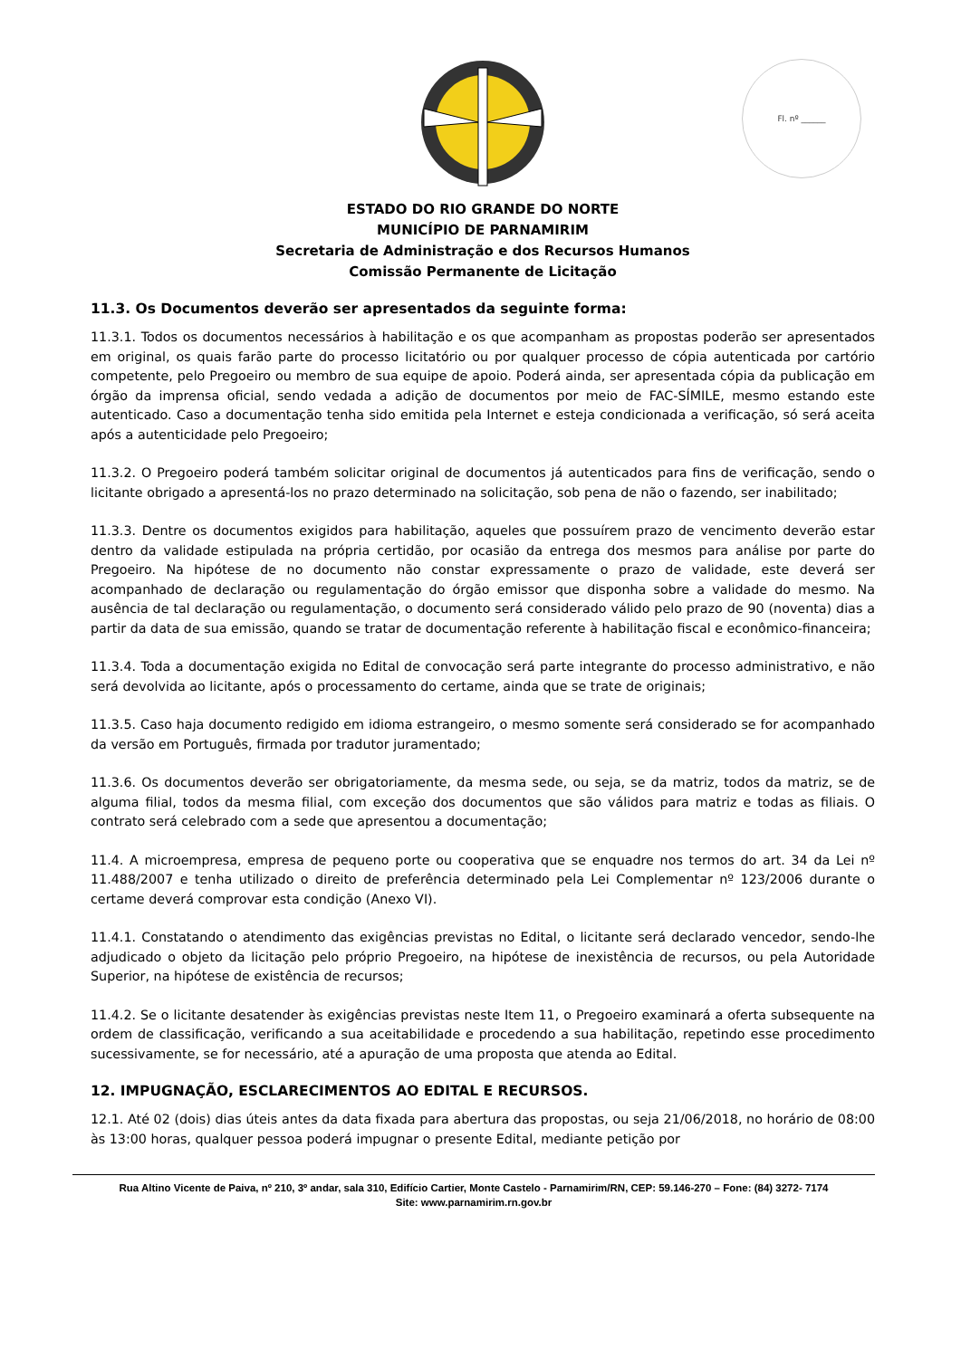Fl. nº ______
ESTADO DO RIO GRANDE DO NORTE
MUNICÍPIO DE PARNAMIRIM
Secretaria de Administração e dos Recursos Humanos
Comissão Permanente de Licitação
11.3. Os Documentos deverão ser apresentados da seguinte forma:
11.3.1. Todos os documentos necessários à habilitação e os que acompanham as propostas poderão ser apresentados em original, os quais farão parte do processo licitatório ou por qualquer processo de cópia autenticada por cartório competente, pelo Pregoeiro ou membro de sua equipe de apoio. Poderá ainda, ser apresentada cópia da publicação em órgão da imprensa oficial, sendo vedada a adição de documentos por meio de FAC-SÍMILE, mesmo estando este autenticado. Caso a documentação tenha sido emitida pela Internet e esteja condicionada a verificação, só será aceita após a autenticidade pelo Pregoeiro;
11.3.2. O Pregoeiro poderá também solicitar original de documentos já autenticados para fins de verificação, sendo o licitante obrigado a apresentá-los no prazo determinado na solicitação, sob pena de não o fazendo, ser inabilitado;
11.3.3. Dentre os documentos exigidos para habilitação, aqueles que possuírem prazo de vencimento deverão estar dentro da validade estipulada na própria certidão, por ocasião da entrega dos mesmos para análise por parte do Pregoeiro. Na hipótese de no documento não constar expressamente o prazo de validade, este deverá ser acompanhado de declaração ou regulamentação do órgão emissor que disponha sobre a validade do mesmo. Na ausência de tal declaração ou regulamentação, o documento será considerado válido pelo prazo de 90 (noventa) dias a partir da data de sua emissão, quando se tratar de documentação referente à habilitação fiscal e econômico-financeira;
11.3.4. Toda a documentação exigida no Edital de convocação será parte integrante do processo administrativo, e não será devolvida ao licitante, após o processamento do certame, ainda que se trate de originais;
11.3.5. Caso haja documento redigido em idioma estrangeiro, o mesmo somente será considerado se for acompanhado da versão em Português, firmada por tradutor juramentado;
11.3.6. Os documentos deverão ser obrigatoriamente, da mesma sede, ou seja, se da matriz, todos da matriz, se de alguma filial, todos da mesma filial, com exceção dos documentos que são válidos para matriz e todas as filiais. O contrato será celebrado com a sede que apresentou a documentação;
11.4. A microempresa, empresa de pequeno porte ou cooperativa que se enquadre nos termos do art. 34 da Lei nº 11.488/2007 e tenha utilizado o direito de preferência determinado pela Lei Complementar nº 123/2006 durante o certame deverá comprovar esta condição (Anexo VI).
11.4.1. Constatando o atendimento das exigências previstas no Edital, o licitante será declarado vencedor, sendo-lhe adjudicado o objeto da licitação pelo próprio Pregoeiro, na hipótese de inexistência de recursos, ou pela Autoridade Superior, na hipótese de existência de recursos;
11.4.2. Se o licitante desatender às exigências previstas neste Item 11, o Pregoeiro examinará a oferta subsequente na ordem de classificação, verificando a sua aceitabilidade e procedendo a sua habilitação, repetindo esse procedimento sucessivamente, se for necessário, até a apuração de uma proposta que atenda ao Edital.
12. IMPUGNAÇÃO, ESCLARECIMENTOS AO EDITAL E RECURSOS.
12.1. Até 02 (dois) dias úteis antes da data fixada para abertura das propostas, ou seja 21/06/2018, no horário de 08:00 às 13:00 horas, qualquer pessoa poderá impugnar o presente Edital, mediante petição por
Rua Altino Vicente de Paiva, nº 210, 3º andar, sala 310, Edifício Cartier, Monte Castelo - Parnamirim/RN, CEP: 59.146-270 – Fone: (84) 3272- 7174
Site: www.parnamirim.rn.gov.br